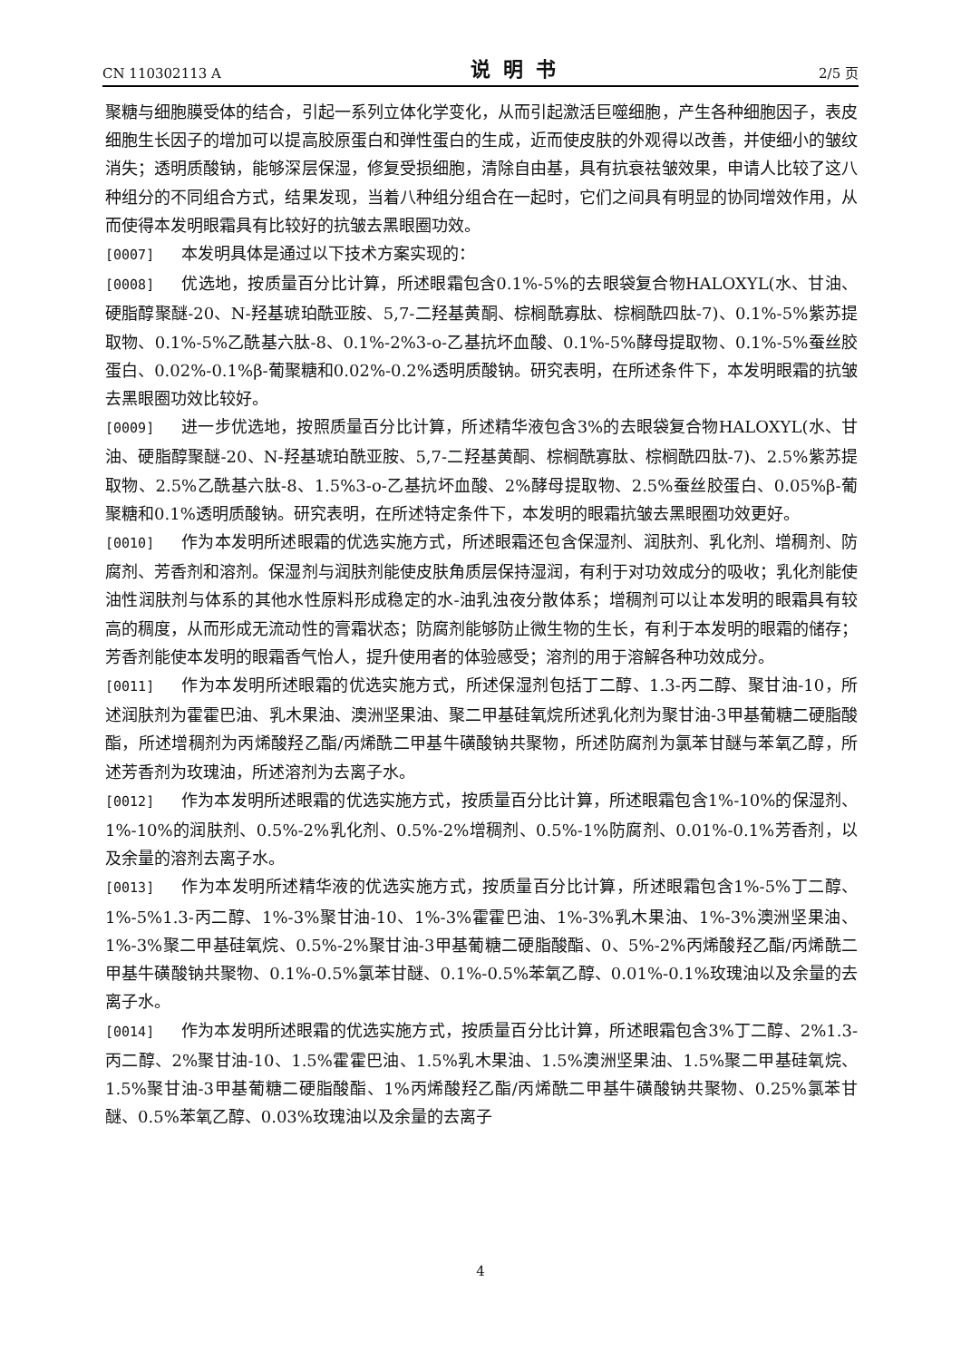CN 110302113 A 说明书 2/5 页
聚糖与细胞膜受体的结合，引起一系列立体化学变化，从而引起激活巨噬细胞，产生各种细胞因子，表皮细胞生长因子的增加可以提高胶原蛋白和弹性蛋白的生成，近而使皮肤的外观得以改善，并使细小的皱纹消失；透明质酸钠，能够深层保湿，修复受损细胞，清除自由基，具有抗衰祛皱效果，申请人比较了这八种组分的不同组合方式，结果发现，当着八种组分组合在一起时，它们之间具有明显的协同增效作用，从而使得本发明眼霜具有比较好的抗皱去黑眼圈功效。
[0007] 本发明具体是通过以下技术方案实现的：
[0008] 优选地，按质量百分比计算，所述眼霜包含0.1%-5%的去眼袋复合物HALOXYL(水、甘油、硬脂醇聚醚-20、N-羟基琥珀酰亚胺、5,7-二羟基黄酮、棕榈酰寡肽、棕榈酰四肽-7)、0.1%-5%紫苏提取物、0.1%-5%乙酰基六肽-8、0.1%-2%3-o-乙基抗坏血酸、0.1%-5%酵母提取物、0.1%-5%蚕丝胶蛋白、0.02%-0.1%β-葡聚糖和0.02%-0.2%透明质酸钠。研究表明，在所述条件下，本发明眼霜的抗皱去黑眼圈功效比较好。
[0009] 进一步优选地，按照质量百分比计算，所述精华液包含3%的去眼袋复合物HALOXYL(水、甘油、硬脂醇聚醚-20、N-羟基琥珀酰亚胺、5,7-二羟基黄酮、棕榈酰寡肽、棕榈酰四肽-7)、2.5%紫苏提取物、2.5%乙酰基六肽-8、1.5%3-o-乙基抗坏血酸、2%酵母提取物、2.5%蚕丝胶蛋白、0.05%β-葡聚糖和0.1%透明质酸钠。研究表明，在所述特定条件下，本发明的眼霜抗皱去黑眼圈功效更好。
[0010] 作为本发明所述眼霜的优选实施方式，所述眼霜还包含保湿剂、润肤剂、乳化剂、增稠剂、防腐剂、芳香剂和溶剂。保湿剂与润肤剂能使皮肤角质层保持湿润，有利于对功效成分的吸收；乳化剂能使油性润肤剂与体系的其他水性原料形成稳定的水-油乳浊夜分散体系；增稠剂可以让本发明的眼霜具有较高的稠度，从而形成无流动性的膏霜状态；防腐剂能够防止微生物的生长，有利于本发明的眼霜的储存；芳香剂能使本发明的眼霜香气怡人，提升使用者的体验感受；溶剂的用于溶解各种功效成分。
[0011] 作为本发明所述眼霜的优选实施方式，所述保湿剂包括丁二醇、1.3-丙二醇、聚甘油-10，所述润肤剂为霍霍巴油、乳木果油、澳洲坚果油、聚二甲基硅氧烷所述乳化剂为聚甘油-3甲基葡糖二硬脂酸酯，所述增稠剂为丙烯酸羟乙酯/丙烯酰二甲基牛磺酸钠共聚物，所述防腐剂为氯苯甘醚与苯氧乙醇，所述芳香剂为玫瑰油，所述溶剂为去离子水。
[0012] 作为本发明所述眼霜的优选实施方式，按质量百分比计算，所述眼霜包含1%-10%的保湿剂、1%-10%的润肤剂、0.5%-2%乳化剂、0.5%-2%增稠剂、0.5%-1%防腐剂、0.01%-0.1%芳香剂，以及余量的溶剂去离子水。
[0013] 作为本发明所述精华液的优选实施方式，按质量百分比计算，所述眼霜包含1%-5%丁二醇、1%-5%1.3-丙二醇、1%-3%聚甘油-10、1%-3%霍霍巴油、1%-3%乳木果油、1%-3%澳洲坚果油、1%-3%聚二甲基硅氧烷、0.5%-2%聚甘油-3甲基葡糖二硬脂酸酯、0、5%-2%丙烯酸羟乙酯/丙烯酰二甲基牛磺酸钠共聚物、0.1%-0.5%氯苯甘醚、0.1%-0.5%苯氧乙醇、0.01%-0.1%玫瑰油以及余量的去离子水。
[0014] 作为本发明所述眼霜的优选实施方式，按质量百分比计算，所述眼霜包含3%丁二醇、2%1.3-丙二醇、2%聚甘油-10、1.5%霍霍巴油、1.5%乳木果油、1.5%澳洲坚果油、1.5%聚二甲基硅氧烷、1.5%聚甘油-3甲基葡糖二硬脂酸酯、1%丙烯酸羟乙酯/丙烯酰二甲基牛磺酸钠共聚物、0.25%氯苯甘醚、0.5%苯氧乙醇、0.03%玫瑰油以及余量的去离子
4